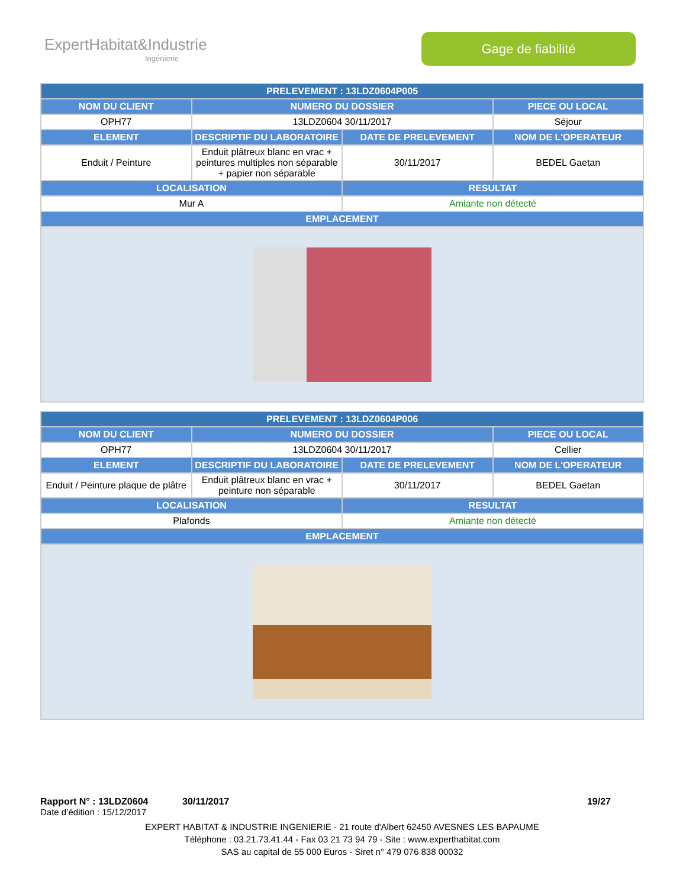ExpertHabitat&Industrie
Ingénierie
Gage de fiabilité
| PRELEVEMENT : 13LDZ0604P005 | | | |
| --- | --- | --- | --- |
| NOM DU CLIENT | NUMERO DU DOSSIER | | PIECE OU LOCAL |
| OPH77 | 13LDZ0604 30/11/2017 | | Séjour |
| ELEMENT | DESCRIPTIF DU LABORATOIRE | DATE DE PRELEVEMENT | NOM DE L'OPERATEUR |
| Enduit / Peinture | Enduit plâtreux blanc en vrac + peintures multiples non séparable + papier non séparable | 30/11/2017 | BEDEL Gaetan |
| LOCALISATION | | RESULTAT | |
| Mur A | | Amiante non détecté | |
| EMPLACEMENT | | | |
| PRELEVEMENT : 13LDZ0604P006 | | | |
| --- | --- | --- | --- |
| NOM DU CLIENT | NUMERO DU DOSSIER | | PIECE OU LOCAL |
| OPH77 | 13LDZ0604 30/11/2017 | | Cellier |
| ELEMENT | DESCRIPTIF DU LABORATOIRE | DATE DE PRELEVEMENT | NOM DE L'OPERATEUR |
| Enduit / Peinture plaque de plâtre | Enduit plâtreux blanc en vrac + peinture non séparable | 30/11/2017 | BEDEL Gaetan |
| LOCALISATION | | RESULTAT | |
| Plafonds | | Amiante non détecté | |
| EMPLACEMENT | | | |
Rapport N° : 13LDZ0604 30/11/2017 19/27
Date d’édition : 15/12/2017
EXPERT HABITAT & INDUSTRIE INGENIERIE - 21 route d'Albert 62450 AVESNES LES BAPAUME
Téléphone : 03.21.73.41.44 - Fax 03 21 73 94 79 - Site : www.experthabitat.com
SAS au capital de 55 000 Euros - Siret n° 479 076 838 00032